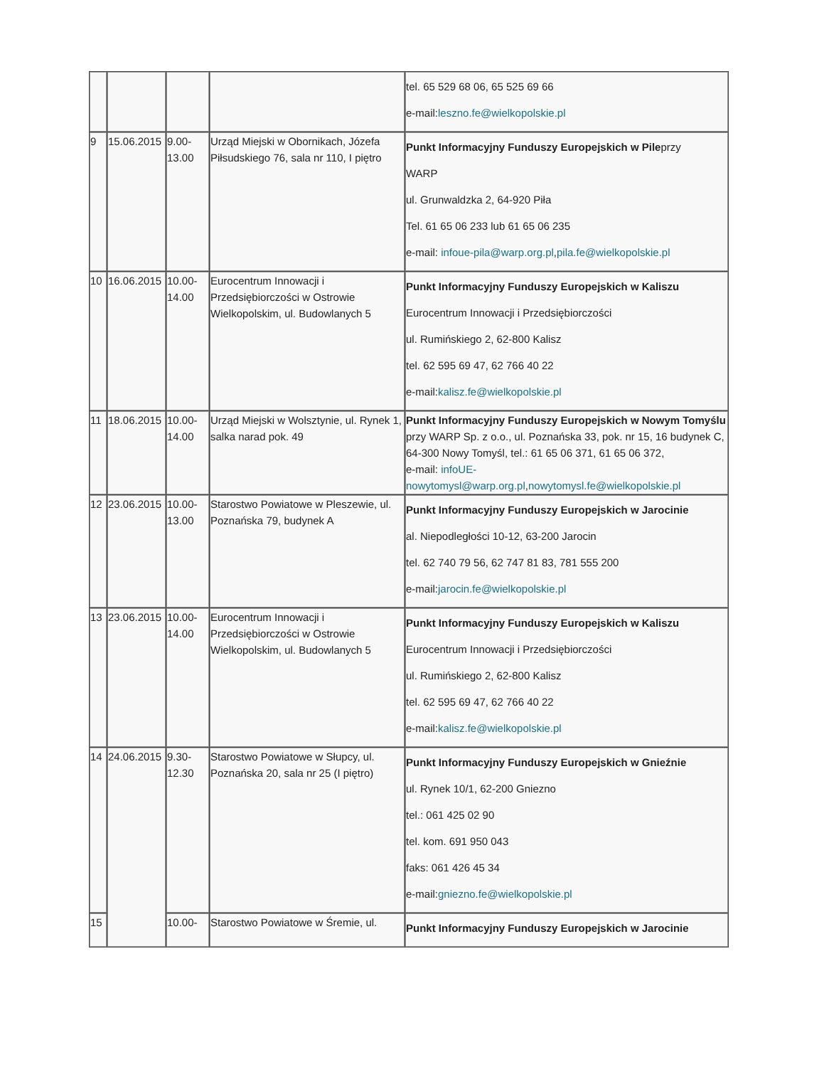| | | | | tel. 65 529 68 06, 65 525 69 66 e-mail: leszno.fe@wielkopolskie.pl |
| 9 | 15.06.2015 | 9.00-13.00 | Urząd Miejski w Obornikach, Józefa Piłsudskiego 76, sala nr 110, I piętro | Punkt Informacyjny Funduszy Europejskich w Pile przy WARP ul. Grunwaldzka 2, 64-920 Piła Tel. 61 65 06 233 lub 61 65 06 235 e-mail: infoue-pila@warp.org.pl , pila.fe@wielkopolskie.pl |
| 10 | 16.06.2015 | 10.00-14.00 | Eurocentrum Innowacji i Przedsiębiorczości w Ostrowie Wielkopolskim, ul. Budowlanych 5 | Punkt Informacyjny Funduszy Europejskich w Kaliszu Eurocentrum Innowacji i Przedsiębiorczości ul. Rumińskiego 2, 62-800 Kalisz tel. 62 595 69 47, 62 766 40 22 e-mail: kalisz.fe@wielkopolskie.pl |
| 11 | 18.06.2015 | 10.00-14.00 | Urząd Miejski w Wolsztynie, ul. Rynek 1, salka narad pok. 49 | Punkt Informacyjny Funduszy Europejskich w Nowym Tomyślu przy WARP Sp. z o.o., ul. Poznańska 33, pok. nr 15, 16 budynek C, 64-300 Nowy Tomyśl, tel.: 61 65 06 371, 61 65 06 372, e-mail: infoUE-nowytomysl@warp.org.pl , nowytomysl.fe@wielkopolskie.pl |
| 12 | 23.06.2015 | 10.00-13.00 | Starostwo Powiatowe w Pleszewie, ul. Poznańska 79, budynek A | Punkt Informacyjny Funduszy Europejskich w Jarocinie al. Niepodległości 10-12, 63-200 Jarocin tel. 62 740 79 56, 62 747 81 83, 781 555 200 e-mail: jarocin.fe@wielkopolskie.pl |
| 13 | 23.06.2015 | 10.00-14.00 | Eurocentrum Innowacji i Przedsiębiorczości w Ostrowie Wielkopolskim, ul. Budowlanych 5 | Punkt Informacyjny Funduszy Europejskich w Kaliszu Eurocentrum Innowacji i Przedsiębiorczości ul. Rumińskiego 2, 62-800 Kalisz tel. 62 595 69 47, 62 766 40 22 e-mail: kalisz.fe@wielkopolskie.pl |
| 14 | 24.06.2015 | 9.30-12.30 | Starostwo Powiatowe w Słupcy, ul. Poznańska 20, sala nr 25 (I piętro) | Punkt Informacyjny Funduszy Europejskich w Gnieźnie ul. Rynek 10/1, 62-200 Gniezno tel.: 061 425 02 90 tel. kom. 691 950 043 faks: 061 426 45 34 e-mail: gniezno.fe@wielkopolskie.pl |
| 15 | | 10.00- | Starostwo Powiatowe w Śremie, ul. | Punkt Informacyjny Funduszy Europejskich w Jarocinie |